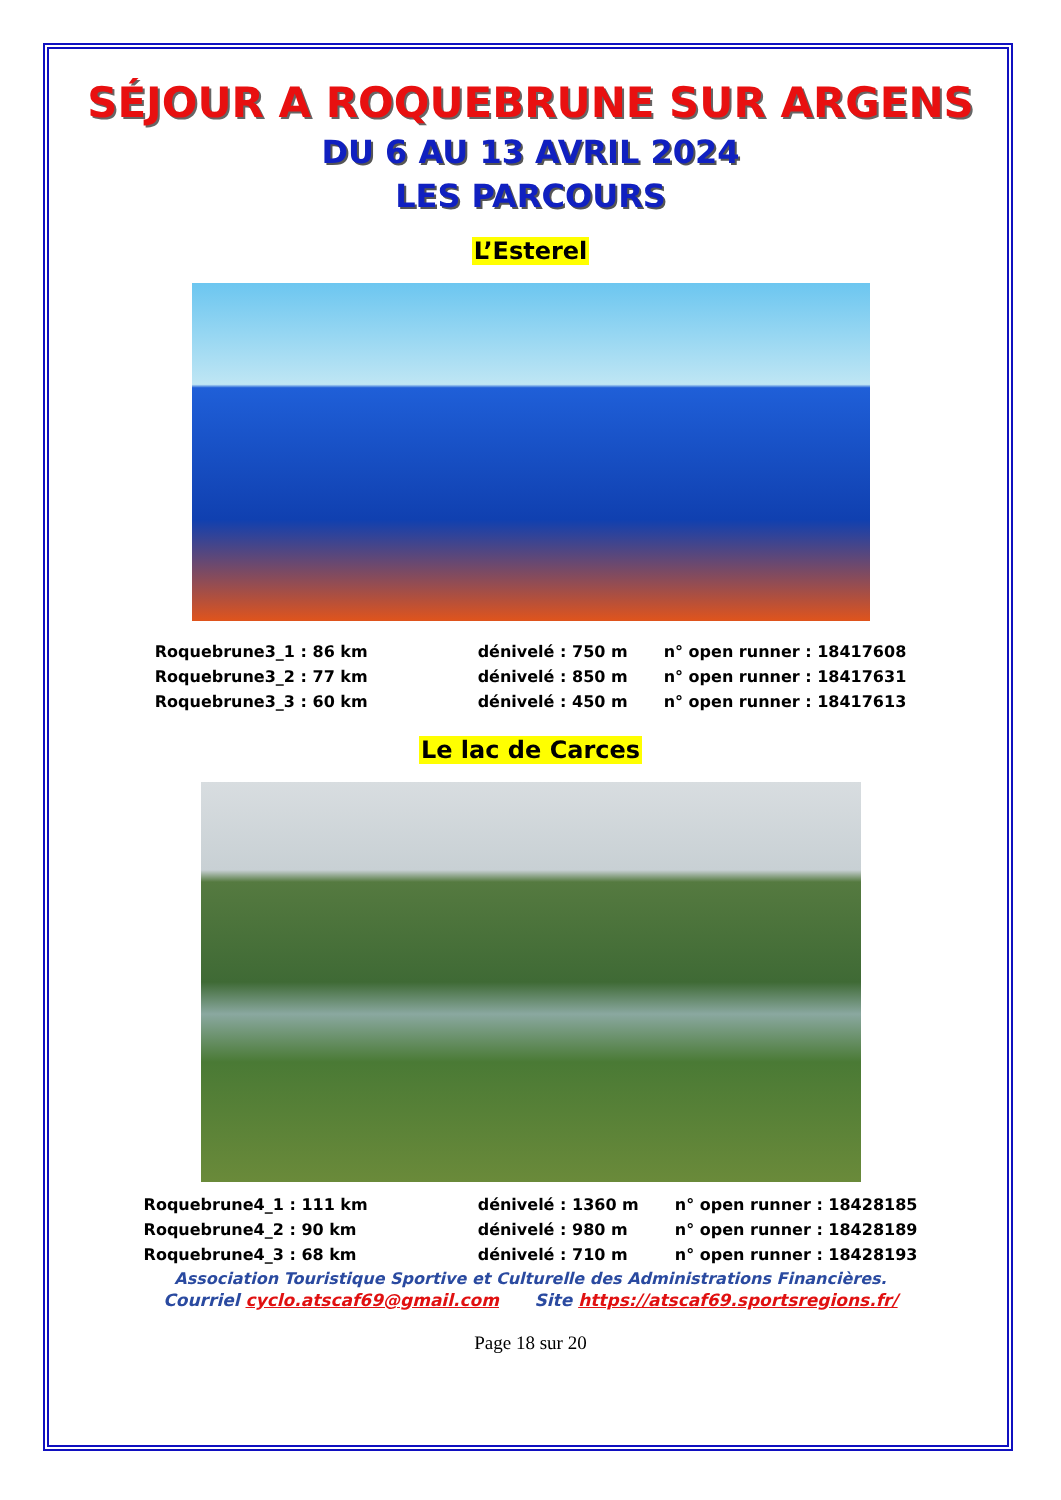SÉJOUR A ROQUEBRUNE SUR ARGENS
DU 6 AU 13 AVRIL 2024
LES PARCOURS
L’Esterel
| Roquebrune3_1 : 86 km | dénivelé : 750 m | n° open runner : 18417608 |
| Roquebrune3_2 : 77 km | dénivelé : 850 m | n° open runner : 18417631 |
| Roquebrune3_3 : 60 km | dénivelé : 450 m | n° open runner : 18417613 |
Le lac de Carces
| Roquebrune4_1 : 111 km | dénivelé : 1360 m | n° open runner : 18428185 |
| Roquebrune4_2 : 90 km | dénivelé : 980 m | n° open runner : 18428189 |
| Roquebrune4_3 : 68 km | dénivelé : 710 m | n° open runner : 18428193 |
Association Touristique Sportive et Culturelle des Administrations Financières.
Courriel cyclo.atscaf69@gmail.com Site https://atscaf69.sportsregions.fr/
Page 18 sur 20